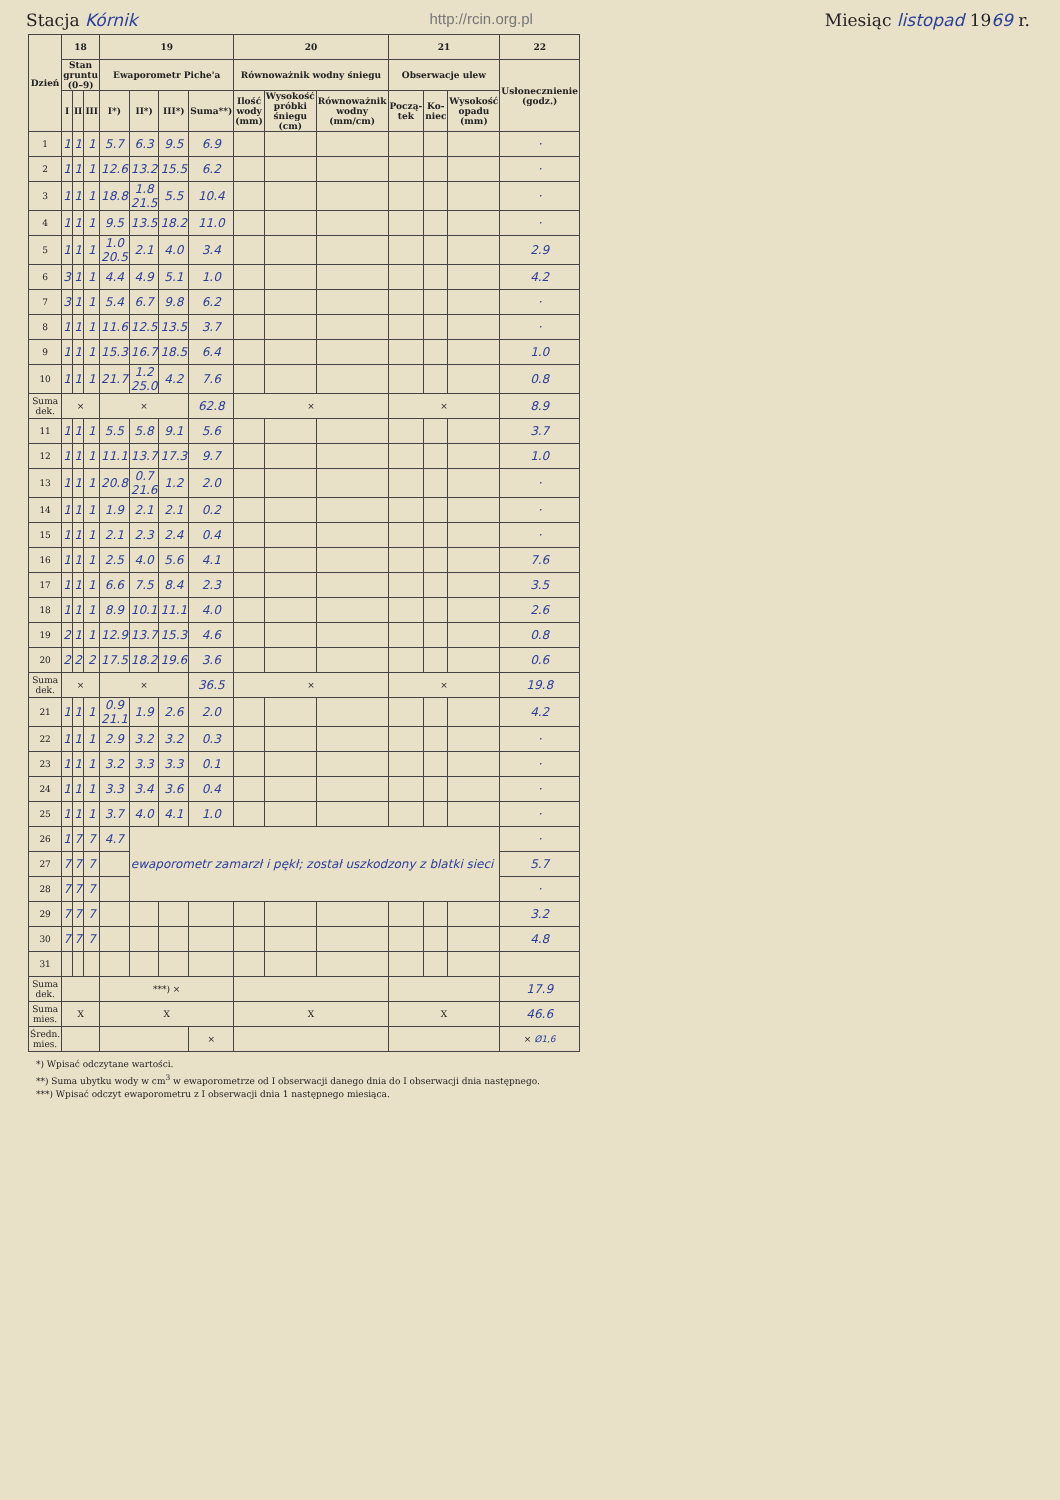Stacja Kórnik http://rcin.org.pl Miesiąc listopad 1969 r.
| Dzień | 18 | | | 19 | | | | 20 | | | 21 | | | 22 |
| --- | --- | --- | --- | --- | --- | --- | --- | --- | --- | --- | --- | --- | --- | --- |
| | Stan gruntu (0–9) | | | Ewaporometr Piche'a | | | | Równoważnik wodny śniegu | | | Obserwacje ulew | | | Usłonecznienie (godz.) |
| | I | II | III | I*) | II*) | III*) | Suma**) | Ilość wody (mm) | Wysokość próbki śniegu (cm) | Równoważnik wodny (mm/cm) | Począ-tek | Ko-niec | Wysokość opadu (mm) | |
| 1 | 1 | 1 | 1 | 5.7 | 6.3 | 9.5 | 6.9 | | | | | | | · |
| 2 | 1 | 1 | 1 | 12.6 | 13.2 | 15.5 | 6.2 | | | | | | | · |
| 3 | 1 | 1 | 1 | 18.8 | 1.8 21.5 | 5.5 | 10.4 | | | | | | | · |
| 4 | 1 | 1 | 1 | 9.5 | 13.5 | 18.2 | 11.0 | | | | | | | · |
| 5 | 1 | 1 | 1 | 1.0 20.5 | 2.1 | 4.0 | 3.4 | | | | | | | 2.9 |
| 6 | 3 | 1 | 1 | 4.4 | 4.9 | 5.1 | 1.0 | | | | | | | 4.2 |
| 7 | 3 | 1 | 1 | 5.4 | 6.7 | 9.8 | 6.2 | | | | | | | · |
| 8 | 1 | 1 | 1 | 11.6 | 12.5 | 13.5 | 3.7 | | | | | | | · |
| 9 | 1 | 1 | 1 | 15.3 | 16.7 | 18.5 | 6.4 | | | | | | | 1.0 |
| 10 | 1 | 1 | 1 | 21.7 | 1.2 25.0 | 4.2 | 7.6 | | | | | | | 0.8 |
| Suma dek. | × | | | × | | | 62.8 | × | | | × | | | 8.9 |
| 11 | 1 | 1 | 1 | 5.5 | 5.8 | 9.1 | 5.6 | | | | | | | 3.7 |
| 12 | 1 | 1 | 1 | 11.1 | 13.7 | 17.3 | 9.7 | | | | | | | 1.0 |
| 13 | 1 | 1 | 1 | 20.8 | 0.7 21.6 | 1.2 | 2.0 | | | | | | | · |
| 14 | 1 | 1 | 1 | 1.9 | 2.1 | 2.1 | 0.2 | | | | | | | · |
| 15 | 1 | 1 | 1 | 2.1 | 2.3 | 2.4 | 0.4 | | | | | | | · |
| 16 | 1 | 1 | 1 | 2.5 | 4.0 | 5.6 | 4.1 | | | | | | | 7.6 |
| 17 | 1 | 1 | 1 | 6.6 | 7.5 | 8.4 | 2.3 | | | | | | | 3.5 |
| 18 | 1 | 1 | 1 | 8.9 | 10.1 | 11.1 | 4.0 | | | | | | | 2.6 |
| 19 | 2 | 1 | 1 | 12.9 | 13.7 | 15.3 | 4.6 | | | | | | | 0.8 |
| 20 | 2 | 2 | 2 | 17.5 | 18.2 | 19.6 | 3.6 | | | | | | | 0.6 |
| Suma dek. | × | | | × | | | 36.5 | × | | | × | | | 19.8 |
| 21 | 1 | 1 | 1 | 0.9 21.1 | 1.9 | 2.6 | 2.0 | | | | | | | 4.2 |
| 22 | 1 | 1 | 1 | 2.9 | 3.2 | 3.2 | 0.3 | | | | | | | · |
| 23 | 1 | 1 | 1 | 3.2 | 3.3 | 3.3 | 0.1 | | | | | | | · |
| 24 | 1 | 1 | 1 | 3.3 | 3.4 | 3.6 | 0.4 | | | | | | | · |
| 25 | 1 | 1 | 1 | 3.7 | 4.0 | 4.1 | 1.0 | | | | | | | · |
| 26 | 1 | 7 | 7 | 4.7 | ewaporometr zamarzł i pękł; został uszkodzony z blatki sieci | | | | | | | | | · |
| 27 | 7 | 7 | 7 | | | | | | | | | | | 5.7 |
| 28 | 7 | 7 | 7 | | | | | | | | | | | · |
| 29 | 7 | 7 | 7 | | | | | | | | | | | 3.2 |
| 30 | 7 | 7 | 7 | | | | | | | | | | | 4.8 |
| 31 | | | | | | | | | | | | | | |
| Suma dek. | | | | ***) × | | | | | | | | | | 17.9 |
| Suma mies. | X | | | X | | | | X | | | X | | | 46.6 |
| Średn. mies. | | | | | | | × | | | | | | | × Ø1,6 |
*) Wpisać odczytane wartości.
**) Suma ubytku wody w cm<sup>3</sup> w ewaporometrze od I obserwacji danego dnia do I obserwacji dnia następnego.
***) Wpisać odczyt ewaporometru z I obserwacji dnia 1 następnego miesiąca.